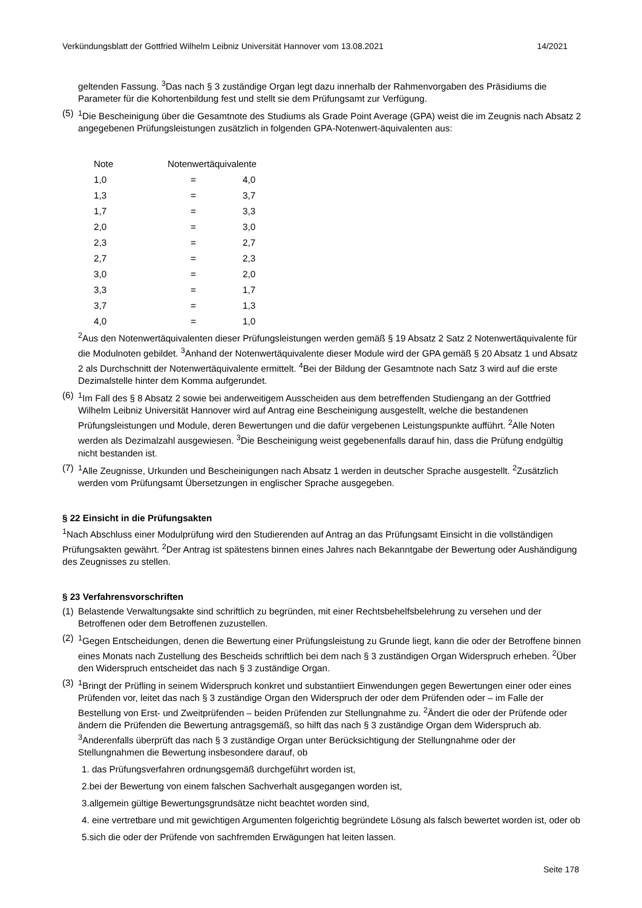Verkündungsblatt der Gottfried Wilhelm Leibniz Universität Hannover vom 13.08.2021 14/2021
geltenden Fassung. <sup>3</sup>Das nach § 3 zuständige Organ legt dazu innerhalb der Rahmenvorgaben des Präsidiums die Parameter für die Kohortenbildung fest und stellt sie dem Prüfungsamt zur Verfügung.
(5)
<sup>1</sup> Die Bescheinigung über die Gesamtnote des Studiums als Grade Point Average (GPA) weist die im Zeugnis nach Absatz 2 angegebenen Prüfungsleistungen zusätzlich in folgenden GPA-Notenwert-äquivalenten aus:
| Note | Notenwertäquivalente | |
| --- | --- | --- |
| 1,0 | = | 4,0 |
| 1,3 | = | 3,7 |
| 1,7 | = | 3,3 |
| 2,0 | = | 3,0 |
| 2,3 | = | 2,7 |
| 2,7 | = | 2,3 |
| 3,0 | = | 2,0 |
| 3,3 | = | 1,7 |
| 3,7 | = | 1,3 |
| 4,0 | = | 1,0 |
<sup>2</sup> Aus den Notenwertäquivalenten dieser Prüfungsleistungen werden gemäß § 19 Absatz 2 Satz 2 Notenwertäquivalente für die Modulnoten gebildet. <sup>3</sup>Anhand der Notenwertäquivalente dieser Module wird der GPA gemäß § 20 Absatz 1 und Absatz 2 als Durchschnitt der Notenwertäquivalente ermittelt. <sup>4</sup>Bei der Bildung der Gesamtnote nach Satz 3 wird auf die erste Dezimalstelle hinter dem Komma aufgerundet.
(6)
<sup>1</sup> Im Fall des § 8 Absatz 2 sowie bei anderweitigem Ausscheiden aus dem betreffenden Studiengang an der Gottfried Wilhelm Leibniz Universität Hannover wird auf Antrag eine Bescheinigung ausgestellt, welche die bestandenen Prüfungsleistungen und Module, deren Bewertungen und die dafür vergebenen Leistungspunkte aufführt. <sup>2</sup>Alle Noten werden als Dezimalzahl ausgewiesen. <sup>3</sup>Die Bescheinigung weist gegebenenfalls darauf hin, dass die Prüfung endgültig nicht bestanden ist.
(7)
<sup>1</sup> Alle Zeugnisse, Urkunden und Bescheinigungen nach Absatz 1 werden in deutscher Sprache ausgestellt. <sup>2</sup>Zusätzlich werden vom Prüfungsamt Übersetzungen in englischer Sprache ausgegeben.
§ 22 Einsicht in die Prüfungsakten
<sup>1</sup> Nach Abschluss einer Modulprüfung wird den Studierenden auf Antrag an das Prüfungsamt Einsicht in die vollständigen Prüfungsakten gewährt. <sup>2</sup>Der Antrag ist spätestens binnen eines Jahres nach Bekanntgabe der Bewertung oder Aushändigung des Zeugnisses zu stellen.
§ 23 Verfahrensvorschriften
(1)
Belastende Verwaltungsakte sind schriftlich zu begründen, mit einer Rechtsbehelfsbelehrung zu versehen und der Betroffenen oder dem Betroffenen zuzustellen.
(2)
<sup>1</sup> Gegen Entscheidungen, denen die Bewertung einer Prüfungsleistung zu Grunde liegt, kann die oder der Betroffene binnen eines Monats nach Zustellung des Bescheids schriftlich bei dem nach § 3 zuständigen Organ Widerspruch erheben. <sup>2</sup>Über den Widerspruch entscheidet das nach § 3 zuständige Organ.
(3)
<sup>1</sup> Bringt der Prüfling in seinem Widerspruch konkret und substantiiert Einwendungen gegen Bewertungen einer oder eines Prüfenden vor, leitet das nach § 3 zuständige Organ den Widerspruch der oder dem Prüfenden oder – im Falle der Bestellung von Erst- und Zweitprüfenden – beiden Prüfenden zur Stellungnahme zu. <sup>2</sup>Ändert die oder der Prüfende oder ändern die Prüfenden die Bewertung antragsgemäß, so hilft das nach § 3 zuständige Organ dem Widerspruch ab. <sup>3</sup>Anderenfalls überprüft das nach § 3 zuständige Organ unter Berücksichtigung der Stellungnahme oder der Stellungnahmen die Bewertung insbesondere darauf, ob
1. das Prüfungsverfahren ordnungsgemäß durchgeführt worden ist,
2.bei der Bewertung von einem falschen Sachverhalt ausgegangen worden ist,
3.allgemein gültige Bewertungsgrundsätze nicht beachtet worden sind,
4. eine vertretbare und mit gewichtigen Argumenten folgerichtig begründete Lösung als falsch bewertet worden ist, oder ob
5.sich die oder der Prüfende von sachfremden Erwägungen hat leiten lassen.
Seite 178